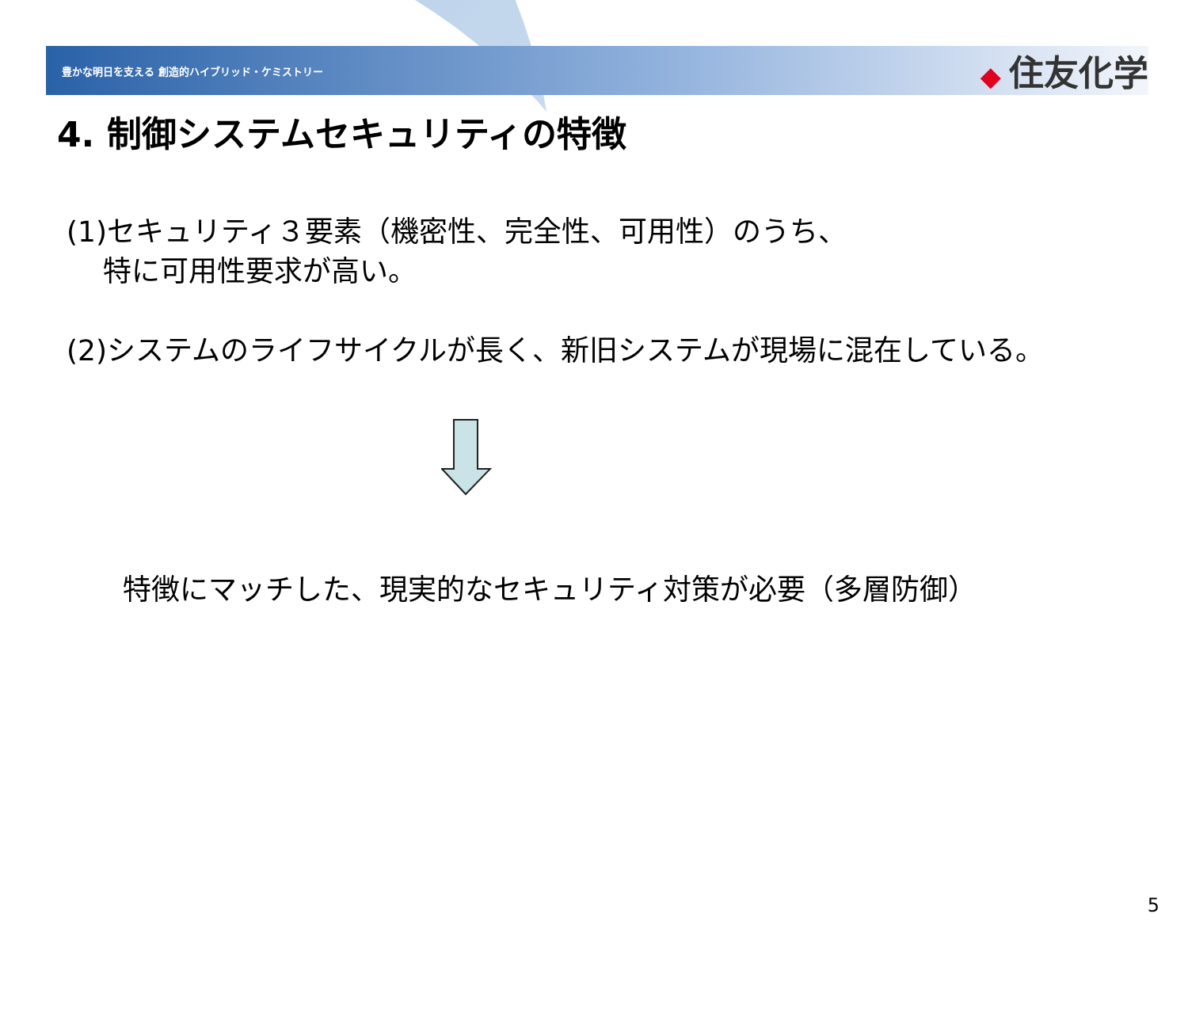豊かな明日を支える 創造的ハイブリッド・ケミストリー
◆ 住友化学
4. 制御システムセキュリティの特徴
(1)セキュリティ３要素（機密性、完全性、可用性）のうち、
特に可用性要求が高い。
(2)システムのライフサイクルが長く、新旧システムが現場に混在している。
特徴にマッチした、現実的なセキュリティ対策が必要（多層防御）
5